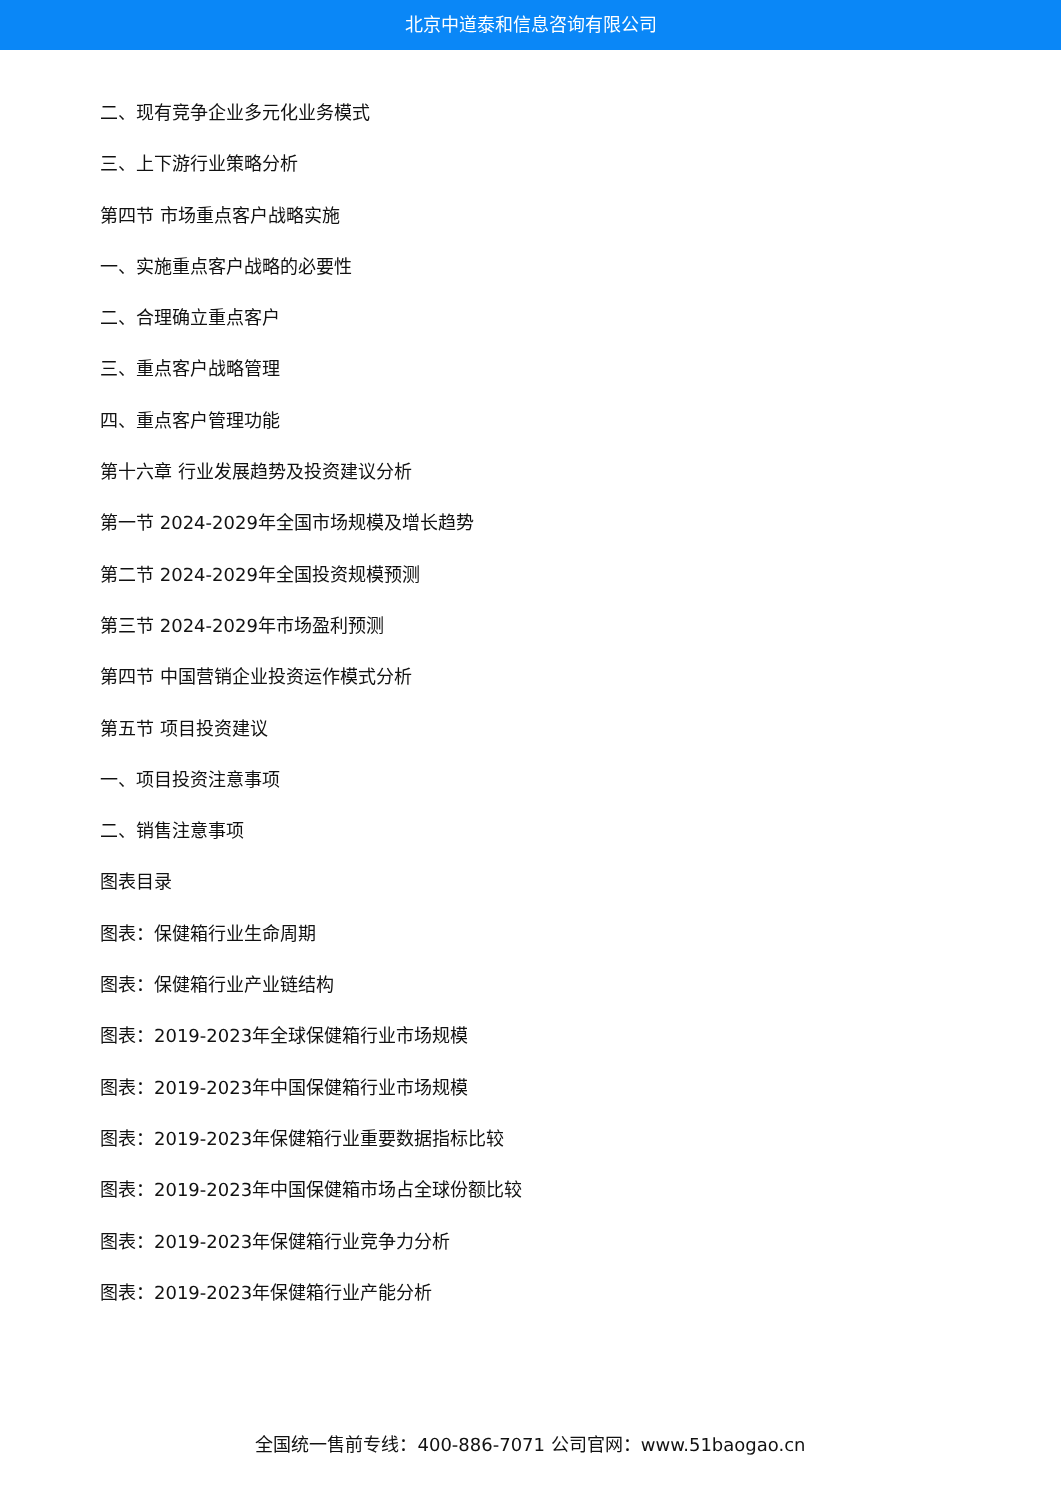北京中道泰和信息咨询有限公司
二、现有竞争企业多元化业务模式
三、上下游行业策略分析
第四节 市场重点客户战略实施
一、实施重点客户战略的必要性
二、合理确立重点客户
三、重点客户战略管理
四、重点客户管理功能
第十六章 行业发展趋势及投资建议分析
第一节 2024-2029年全国市场规模及增长趋势
第二节 2024-2029年全国投资规模预测
第三节 2024-2029年市场盈利预测
第四节 中国营销企业投资运作模式分析
第五节 项目投资建议
一、项目投资注意事项
二、销售注意事项
图表目录
图表：保健箱行业生命周期
图表：保健箱行业产业链结构
图表：2019-2023年全球保健箱行业市场规模
图表：2019-2023年中国保健箱行业市场规模
图表：2019-2023年保健箱行业重要数据指标比较
图表：2019-2023年中国保健箱市场占全球份额比较
图表：2019-2023年保健箱行业竞争力分析
图表：2019-2023年保健箱行业产能分析
全国统一售前专线：400-886-7071 公司官网：www.51baogao.cn